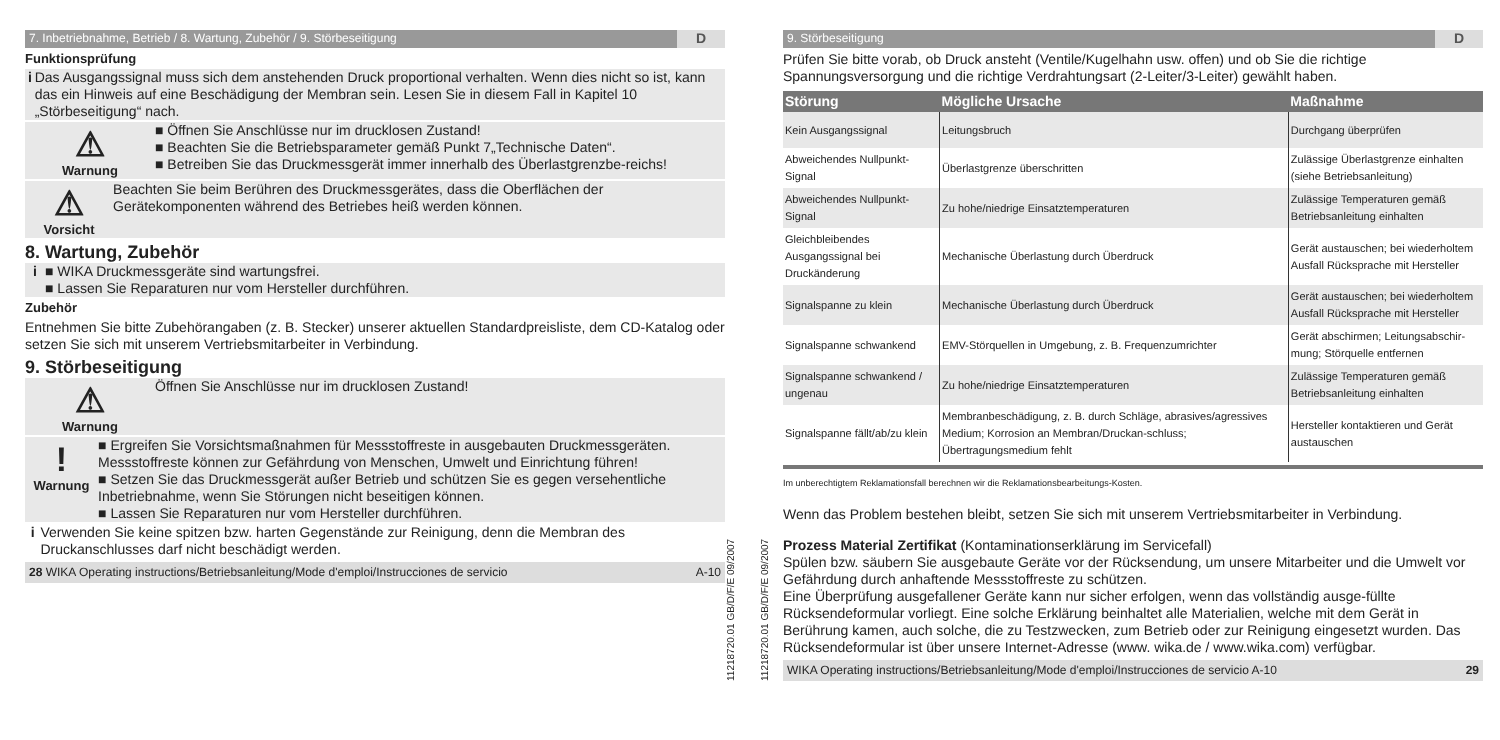7. Inbetriebnahme, Betrieb / 8. Wartung, Zubehör / 9. Störbeseitigung D
Funktionsprüfung
i Das Ausgangssignal muss sich dem anstehenden Druck proportional verhalten. Wenn dies nicht so ist, kann das ein Hinweis auf eine Beschädigung der Membran sein. Lesen Sie in diesem Fall in Kapitel 10 „Störbeseitigung“ nach.
⚠
Warnung
■ Öffnen Sie Anschlüsse nur im drucklosen Zustand!
■ Beachten Sie die Betriebsparameter gemäß Punkt 7„Technische Daten“.
■ Betreiben Sie das Druckmessgerät immer innerhalb des Überlastgrenzbe-reichs!
⚠
Vorsicht
Beachten Sie beim Berühren des Druckmessgerätes, dass die Oberflächen der Gerätekomponenten während des Betriebes heiß werden können.
8. Wartung, Zubehör
i ■ WIKA Druckmessgeräte sind wartungsfrei.
■ Lassen Sie Reparaturen nur vom Hersteller durchführen.
Zubehör
Entnehmen Sie bitte Zubehörangaben (z. B. Stecker) unserer aktuellen Standardpreisliste, dem CD-Katalog oder setzen Sie sich mit unserem Vertriebsmitarbeiter in Verbindung.
9. Störbeseitigung
⚠
Warnung
Öffnen Sie Anschlüsse nur im drucklosen Zustand!
!
Warnung
■ Ergreifen Sie Vorsichtsmaßnahmen für Messstoffreste in ausgebauten Druckmessgeräten. Messstoffreste können zur Gefährdung von Menschen, Umwelt und Einrichtung führen!
■ Setzen Sie das Druckmessgerät außer Betrieb und schützen Sie es gegen versehentliche Inbetriebnahme, wenn Sie Störungen nicht beseitigen können.
■ Lassen Sie Reparaturen nur vom Hersteller durchführen.
i Verwenden Sie keine spitzen bzw. harten Gegenstände zur Reinigung, denn die Membran des Druckanschlusses darf nicht beschädigt werden.
28 WIKA Operating instructions/Betriebsanleitung/Mode d'emploi/Instrucciones de servicio A-10
11218720.01 GB/D/F/E 09/2007
11218720.01 GB/D/F/E 09/2007
9. Störbeseitigung D
Prüfen Sie bitte vorab, ob Druck ansteht (Ventile/Kugelhahn usw. offen) und ob Sie die richtige Spannungsversorgung und die richtige Verdrahtungsart (2-Leiter/3-Leiter) gewählt haben.
| Störung | Mögliche Ursache | Maßnahme |
| --- | --- | --- |
| Kein Ausgangssignal | Leitungsbruch | Durchgang überprüfen |
| Abweichendes Nullpunkt-Signal | Überlastgrenze überschritten | Zulässige Überlastgrenze einhalten (siehe Betriebsanleitung) |
| Abweichendes Nullpunkt-Signal | Zu hohe/niedrige Einsatztemperaturen | Zulässige Temperaturen gemäß Betriebsanleitung einhalten |
| Gleichbleibendes Ausgangssignal bei Druckänderung | Mechanische Überlastung durch Überdruck | Gerät austauschen; bei wiederholtem Ausfall Rücksprache mit Hersteller |
| Signalspanne zu klein | Mechanische Überlastung durch Überdruck | Gerät austauschen; bei wiederholtem Ausfall Rücksprache mit Hersteller |
| Signalspanne schwankend | EMV-Störquellen in Umgebung, z. B. Frequenzumrichter | Gerät abschirmen; Leitungsabschir-mung; Störquelle entfernen |
| Signalspanne schwankend / ungenau | Zu hohe/niedrige Einsatztemperaturen | Zulässige Temperaturen gemäß Betriebsanleitung einhalten |
| Signalspanne fällt/ab/zu klein | Membranbeschädigung, z. B. durch Schläge, abrasives/agressives Medium; Korrosion an Membran/Druckan-schluss; Übertragungsmedium fehlt | Hersteller kontaktieren und Gerät austauschen |
Im unberechtigtem Reklamationsfall berechnen wir die Reklamationsbearbeitungs-Kosten.
Wenn das Problem bestehen bleibt, setzen Sie sich mit unserem Vertriebsmitarbeiter in Verbindung.
Prozess Material Zertifikat (Kontaminationserklärung im Servicefall)
Spülen bzw. säubern Sie ausgebaute Geräte vor der Rücksendung, um unsere Mitarbeiter und die Umwelt vor Gefährdung durch anhaftende Messstoffreste zu schützen.
Eine Überprüfung ausgefallener Geräte kann nur sicher erfolgen, wenn das vollständig ausge-füllte Rücksendeformular vorliegt. Eine solche Erklärung beinhaltet alle Materialien, welche mit dem Gerät in Berührung kamen, auch solche, die zu Testzwecken, zum Betrieb oder zur Reinigung eingesetzt wurden. Das Rücksendeformular ist über unsere Internet-Adresse (www. wika.de / www.wika.com) verfügbar.
WIKA Operating instructions/Betriebsanleitung/Mode d'emploi/Instrucciones de servicio A-10 29